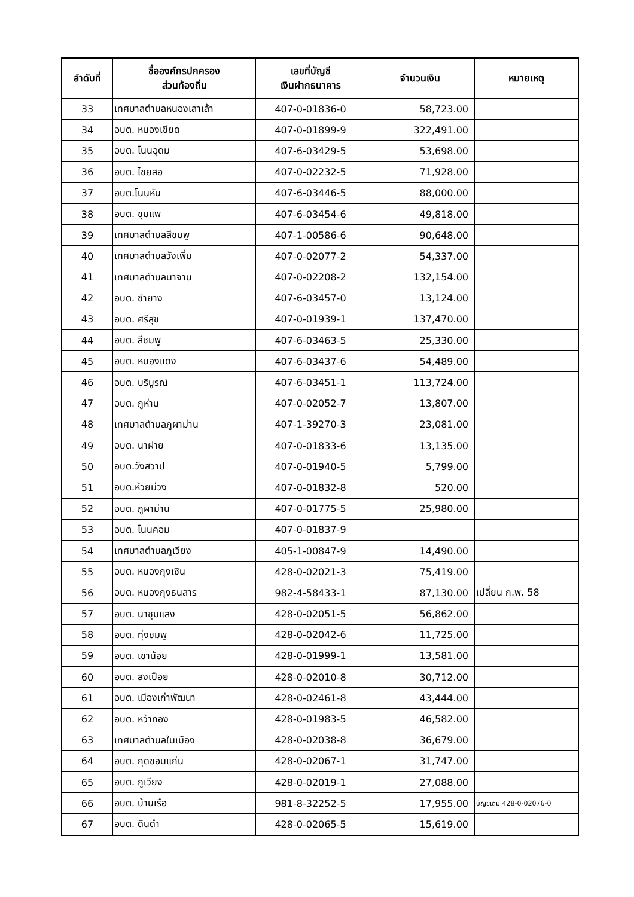| ลำดับที่ | ชื่อองค์กรปกครอง ส่วนท้องถิ่น | เลขที่บัญชี เงินฝากธนาคาร | จำนวนเงิน | หมายเหตุ |
| --- | --- | --- | --- | --- |
| 33 | เทศบาลตำบลหนองเสาเล้า | 407-0-01836-0 | 58,723.00 | |
| 34 | อบต. หนองเขียด | 407-0-01899-9 | 322,491.00 | |
| 35 | อบต. โนนอุดม | 407-6-03429-5 | 53,698.00 | |
| 36 | อบต. ไชยสอ | 407-0-02232-5 | 71,928.00 | |
| 37 | อบต.โนนหัน | 407-6-03446-5 | 88,000.00 | |
| 38 | อบต. ชุมแพ | 407-6-03454-6 | 49,818.00 | |
| 39 | เทศบาลตำบลสีชมพู | 407-1-00586-6 | 90,648.00 | |
| 40 | เทศบาลตำบลวังเพิ่ม | 407-0-02077-2 | 54,337.00 | |
| 41 | เทศบาลตำบลนาจาน | 407-0-02208-2 | 132,154.00 | |
| 42 | อบต. ซำยาง | 407-6-03457-0 | 13,124.00 | |
| 43 | อบต. ศรีสุข | 407-0-01939-1 | 137,470.00 | |
| 44 | อบต. สีชมพู | 407-6-03463-5 | 25,330.00 | |
| 45 | อบต. หนองแดง | 407-6-03437-6 | 54,489.00 | |
| 46 | อบต. บริบูรณ์ | 407-6-03451-1 | 113,724.00 | |
| 47 | อบต. ภูห่าน | 407-0-02052-7 | 13,807.00 | |
| 48 | เทศบาลตำบลภูผาม่าน | 407-1-39270-3 | 23,081.00 | |
| 49 | อบต. นาฝาย | 407-0-01833-6 | 13,135.00 | |
| 50 | อบต.วังสวาป | 407-0-01940-5 | 5,799.00 | |
| 51 | อบต.ห้วยม่วง | 407-0-01832-8 | 520.00 | |
| 52 | อบต. ภูผาม่าน | 407-0-01775-5 | 25,980.00 | |
| 53 | อบต. โนนคอม | 407-0-01837-9 | | |
| 54 | เทศบาลตำบลภูเวียง | 405-1-00847-9 | 14,490.00 | |
| 55 | อบต. หนองกุงเซิน | 428-0-02021-3 | 75,419.00 | |
| 56 | อบต. หนองกุงธนสาร | 982-4-58433-1 | 87,130.00 | เปลี่ยน ก.พ. 58 |
| 57 | อบต. นาชุมแสง | 428-0-02051-5 | 56,862.00 | |
| 58 | อบต. ทุ่งชมพู | 428-0-02042-6 | 11,725.00 | |
| 59 | อบต. เขาน้อย | 428-0-01999-1 | 13,581.00 | |
| 60 | อบต. สงเปือย | 428-0-02010-8 | 30,712.00 | |
| 61 | อบต. เมืองเก่าพัฒนา | 428-0-02461-8 | 43,444.00 | |
| 62 | อบต. หว้าทอง | 428-0-01983-5 | 46,582.00 | |
| 63 | เทศบาลตำบลในเมือง | 428-0-02038-8 | 36,679.00 | |
| 64 | อบต. กุดขอนแก่น | 428-0-02067-1 | 31,747.00 | |
| 65 | อบต. ภูเวียง | 428-0-02019-1 | 27,088.00 | |
| 66 | อบต. บ้านเรือ | 981-8-32252-5 | 17,955.00 | บัญชีเดิม 428-0-02076-0 |
| 67 | อบต. ดินดำ | 428-0-02065-5 | 15,619.00 | |